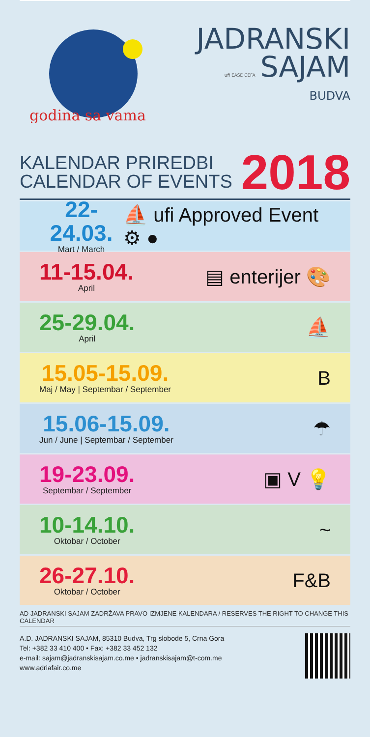godina sa vama
JADRANSKI
ufi EASE CEFA SAJAM
BUDVA
KALENDAR PRIREDBI
CALENDAR OF EVENTS
2018
22-24.03.
Mart / March
⛵ ufi Approved Event ⚙ ●
11-15.04.
April
▤ enterijer 🎨
25-29.04.
April
⛵
15.05-15.09.
Maj / May | Septembar / September
B
15.06-15.09.
Jun / June | Septembar / September
☂
19-23.09.
Septembar / September
▣ V 💡
10-14.10.
Oktobar / October
~
26-27.10.
Oktobar / October
F&B
AD JADRANSKI SAJAM ZADRŽAVA PRAVO IZMJENE KALENDARA / RESERVES THE RIGHT TO CHANGE THIS CALENDAR
A.D. JADRANSKI SAJAM, 85310 Budva, Trg slobode 5, Crna Gora
Tel: +382 33 410 400 • Fax: +382 33 452 132
e-mail: sajam@jadranskisajam.co.me • jadranskisajam@t-com.me
www.adriafair.co.me